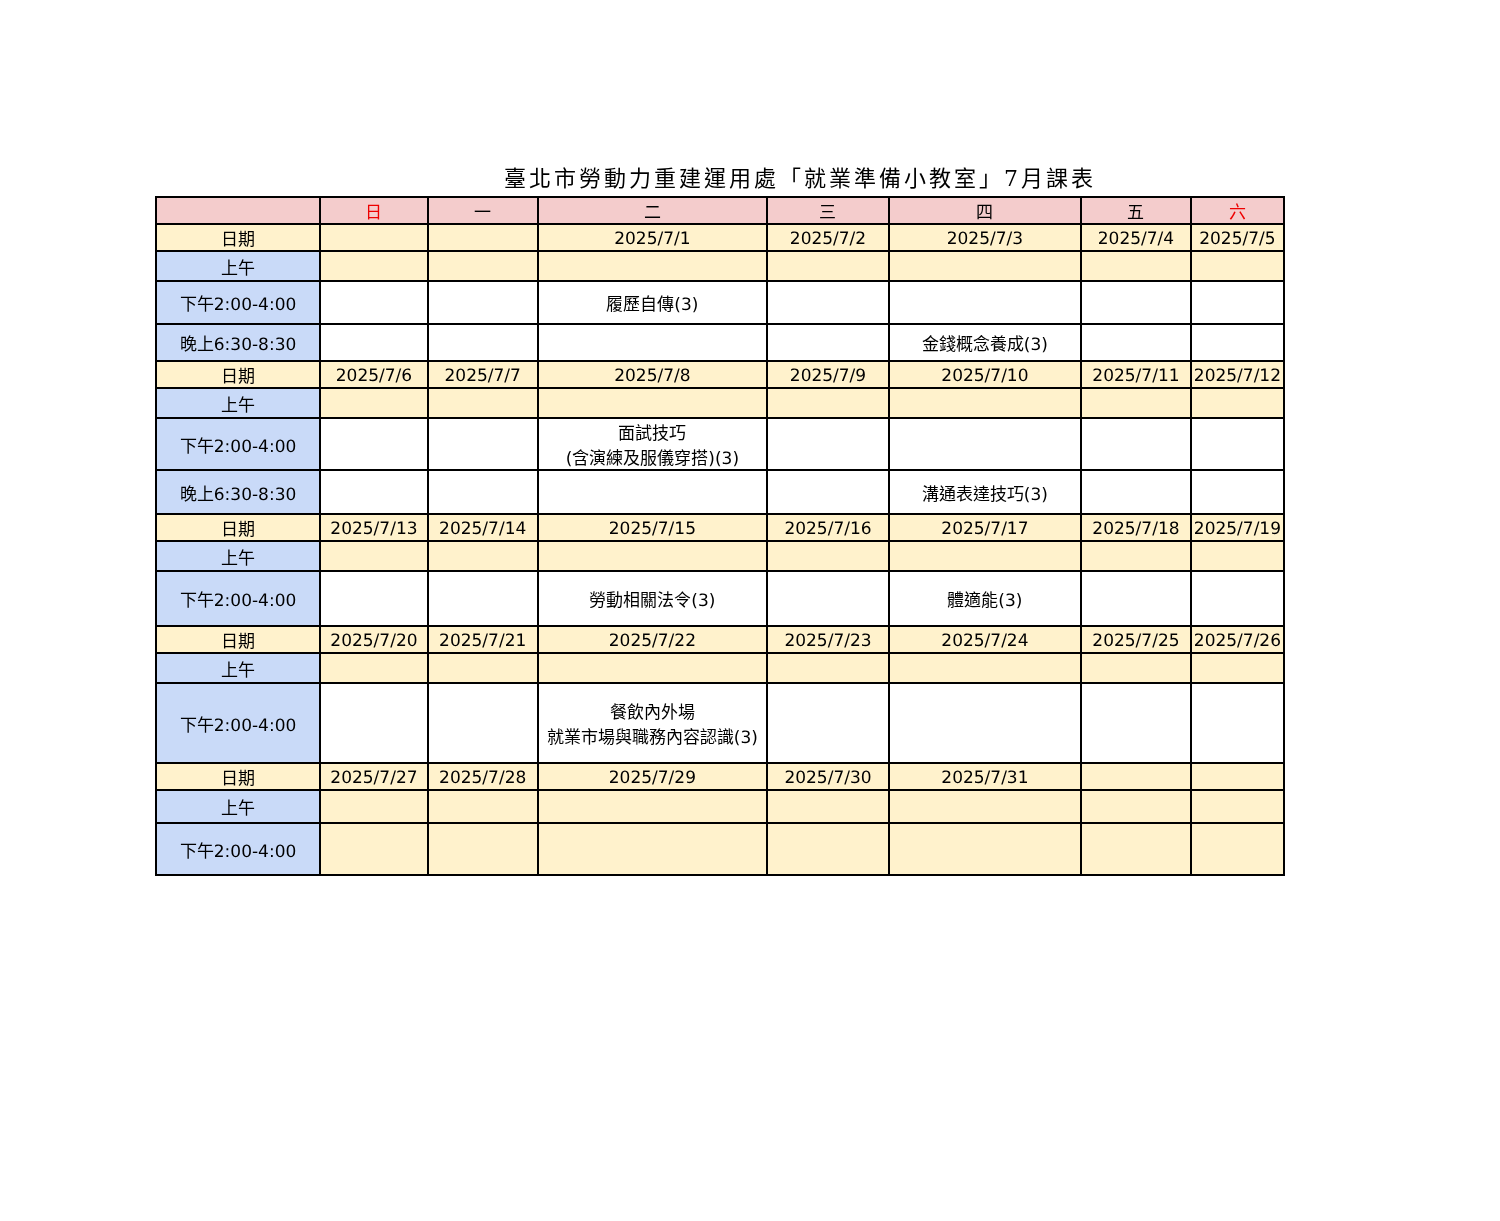臺北市勞動力重建運用處「就業準備小教室」7月課表
| | 日 | 一 | 二 | 三 | 四 | 五 | 六 |
| --- | --- | --- | --- | --- | --- | --- | --- |
| 日期 | | | 2025/7/1 | 2025/7/2 | 2025/7/3 | 2025/7/4 | 2025/7/5 |
| 上午 | | | | | | | |
| 下午2:00-4:00 | | | 履歷自傳(3) | | | | |
| 晚上6:30-8:30 | | | | | 金錢概念養成(3) | | |
| 日期 | 2025/7/6 | 2025/7/7 | 2025/7/8 | 2025/7/9 | 2025/7/10 | 2025/7/11 | 2025/7/12 |
| 上午 | | | | | | | |
| 下午2:00-4:00 | | | 面試技巧 (含演練及服儀穿搭)(3) | | | | |
| 晚上6:30-8:30 | | | | | 溝通表達技巧(3) | | |
| 日期 | 2025/7/13 | 2025/7/14 | 2025/7/15 | 2025/7/16 | 2025/7/17 | 2025/7/18 | 2025/7/19 |
| 上午 | | | | | | | |
| 下午2:00-4:00 | | | 勞動相關法令(3) | | 體適能(3) | | |
| 日期 | 2025/7/20 | 2025/7/21 | 2025/7/22 | 2025/7/23 | 2025/7/24 | 2025/7/25 | 2025/7/26 |
| 上午 | | | | | | | |
| 下午2:00-4:00 | | | 餐飲內外場 就業市場與職務內容認識(3) | | | | |
| 日期 | 2025/7/27 | 2025/7/28 | 2025/7/29 | 2025/7/30 | 2025/7/31 | | |
| 上午 | | | | | | | |
| 下午2:00-4:00 | | | | | | | |